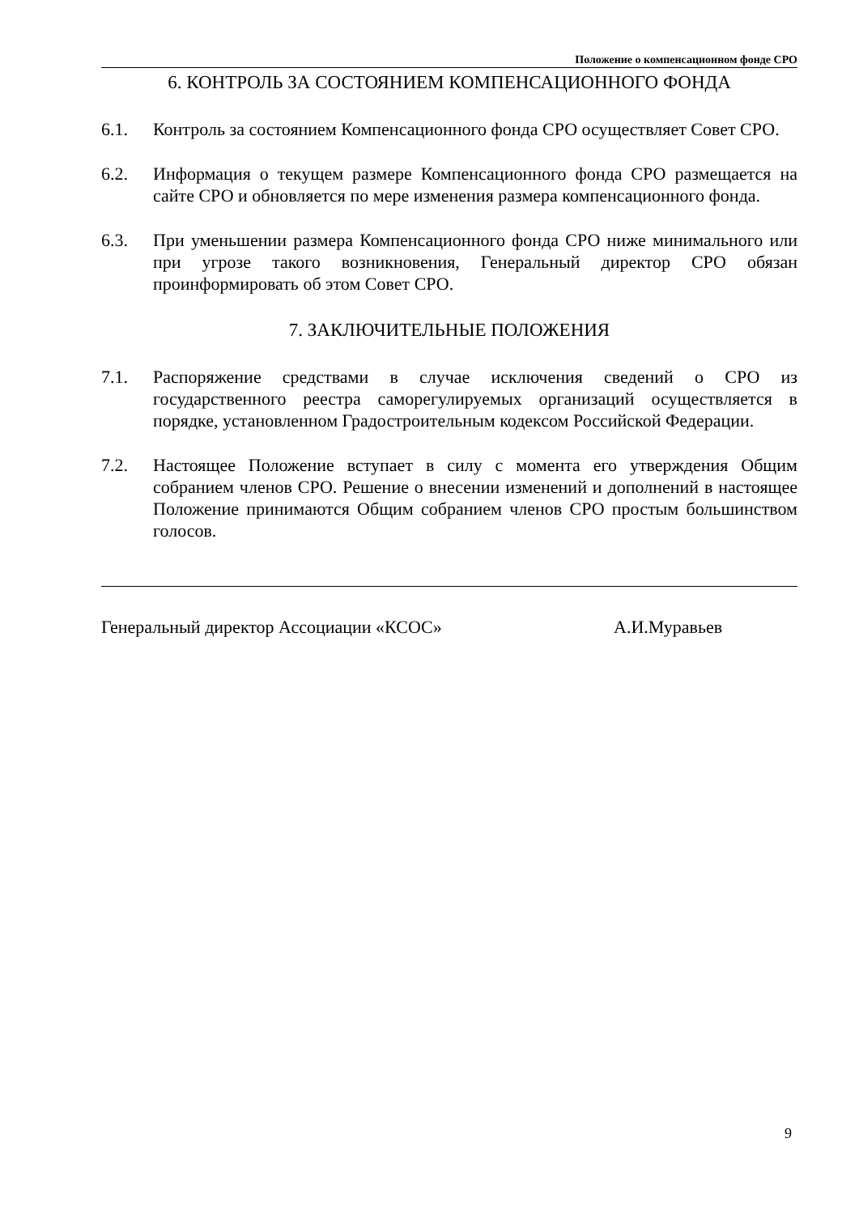Положение о компенсационном фонде СРО
6. КОНТРОЛЬ ЗА СОСТОЯНИЕМ КОМПЕНСАЦИОННОГО ФОНДА
6.1. Контроль за состоянием Компенсационного фонда СРО осуществляет Совет СРО.
6.2. Информация о текущем размере Компенсационного фонда СРО размещается на сайте СРО и обновляется по мере изменения размера компенсационного фонда.
6.3. При уменьшении размера Компенсационного фонда СРО ниже минимального или при угрозе такого возникновения, Генеральный директор СРО обязан проинформировать об этом Совет СРО.
7. ЗАКЛЮЧИТЕЛЬНЫЕ ПОЛОЖЕНИЯ
7.1. Распоряжение средствами в случае исключения сведений о СРО из государственного реестра саморегулируемых организаций осуществляется в порядке, установленном Градостроительным кодексом Российской Федерации.
7.2. Настоящее Положение вступает в силу с момента его утверждения Общим собранием членов СРО. Решение о внесении изменений и дополнений в настоящее Положение принимаются Общим собранием членов СРО простым большинством голосов.
Генеральный директор Ассоциации «КСОС» А.И.Муравьев
9